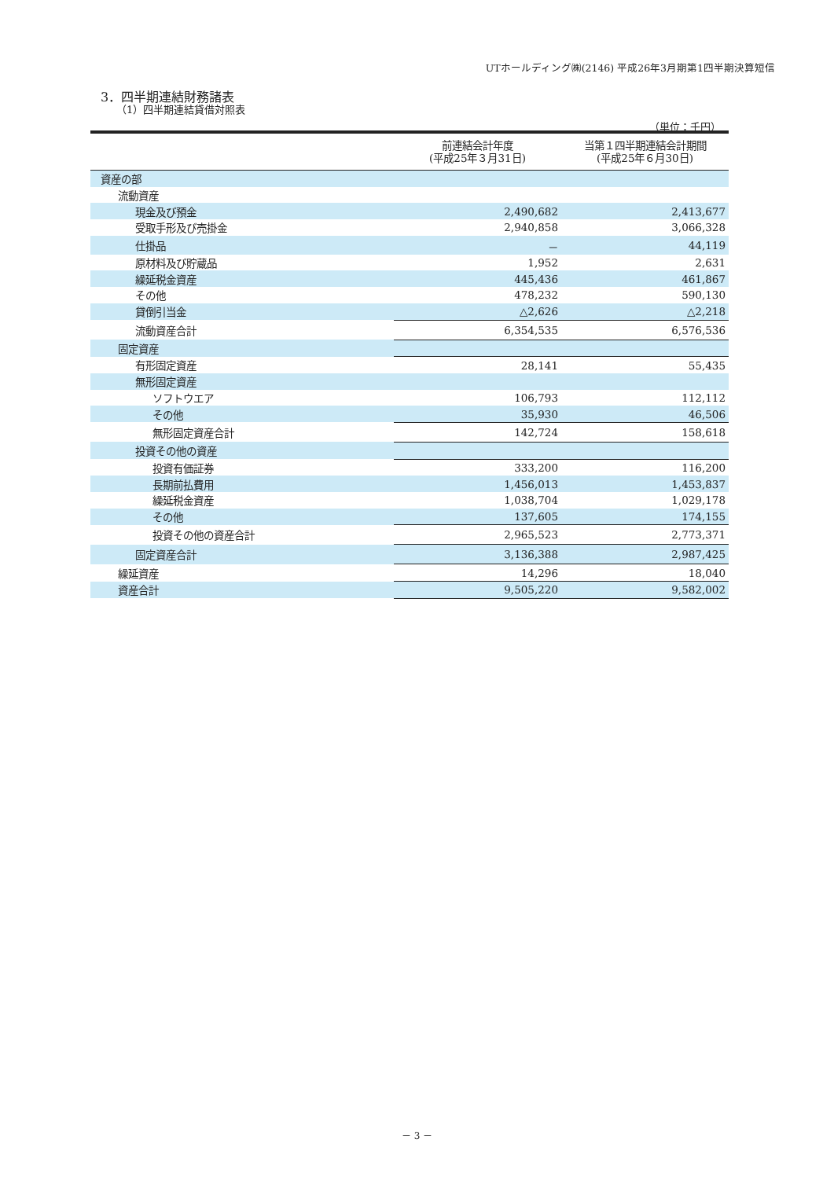UTホールディング㈱(2146) 平成26年3月期第1四半期決算短信
3．四半期連結財務諸表
（1）四半期連結貸借対照表
（単位：千円）
| | 前連結会計年度 (平成25年３月31日) | 当第１四半期連結会計期間 (平成25年６月30日) |
| --- | --- | --- |
| 資産の部 | | |
| 流動資産 | | |
| 現金及び預金 | 2,490,682 | 2,413,677 |
| 受取手形及び売掛金 | 2,940,858 | 3,066,328 |
| 仕掛品 | － | 44,119 |
| 原材料及び貯蔵品 | 1,952 | 2,631 |
| 繰延税金資産 | 445,436 | 461,867 |
| その他 | 478,232 | 590,130 |
| 貸倒引当金 | △2,626 | △2,218 |
| 流動資産合計 | 6,354,535 | 6,576,536 |
| 固定資産 | | |
| 有形固定資産 | 28,141 | 55,435 |
| 無形固定資産 | | |
| ソフトウエア | 106,793 | 112,112 |
| その他 | 35,930 | 46,506 |
| 無形固定資産合計 | 142,724 | 158,618 |
| 投資その他の資産 | | |
| 投資有価証券 | 333,200 | 116,200 |
| 長期前払費用 | 1,456,013 | 1,453,837 |
| 繰延税金資産 | 1,038,704 | 1,029,178 |
| その他 | 137,605 | 174,155 |
| 投資その他の資産合計 | 2,965,523 | 2,773,371 |
| 固定資産合計 | 3,136,388 | 2,987,425 |
| 繰延資産 | 14,296 | 18,040 |
| 資産合計 | 9,505,220 | 9,582,002 |
－ 3 －